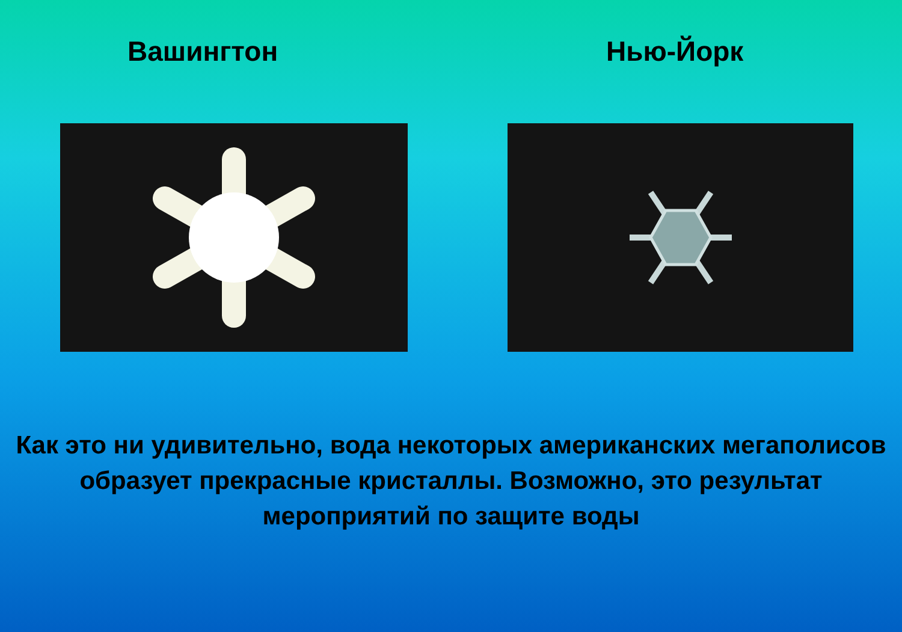Вашингтон Нью-Йорк
Как это ни удивительно, вода некоторых американских мегаполисов образует прекрасные кристаллы. Возможно, это результат мероприятий по защите воды